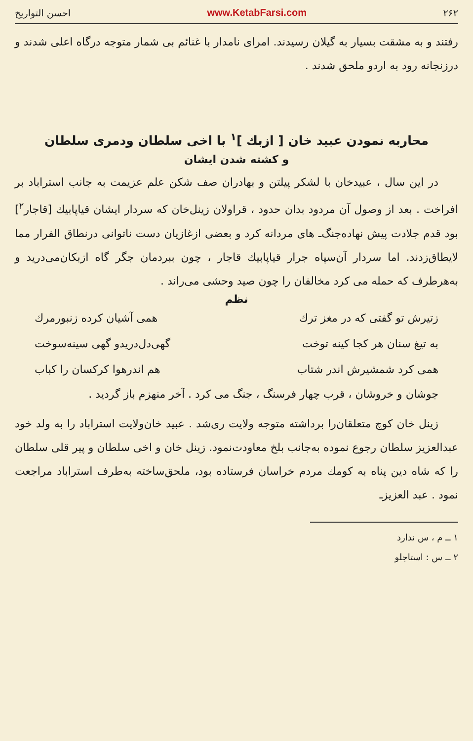۲۶۲ www.KetabFarsi.com احسن التواریخ
رفتند و به مشقت بسیار به گیلان رسیدند. امرای نامدار با غنائم بی شمار متوجه درگاه اعلی شدند و درزنجانه رود به اردو ملحق شدند .
محاربه نمودن عبید خان [ ازبك ]<sup>۱</sup> با اخی سلطان ودمری سلطان
و کشته شدن ایشان
در این سال ، عبیدخان با لشکر پیلتن و بهادران صف شکن علم عزیمت به جانب استراباد بر افراخت . بعد از وصول آن مردود بدان حدود ، قراولان زینل‌خان که سردار ایشان قیاپابیك [قاجار<sup>۲</sup>] بود قدم جلادت پیش نهاده‌جنگ‌ـ های مردانه کرد و بعضی ازغازیان دست ناتوانی درنطاق الفرار مما لایطاق‌زدند. اما سردار آن‌سپاه جرار قیاپابیك قاجار ، چون ببردمان جگر گاه ازبکان‌می‌درید و به‌هرطرف که حمله می کرد مخالفان را چون صید وحشی می‌راند .
نظم
زتیرش تو گفتی که در مغز ترك همی آشیان کرده زنبورمرك
به تیغ سنان هر کجا کینه توخت گهی‌دل‌دریدو گهی سینه‌سوخت
همی کرد شمشیرش اندر شتاب هم اندرهوا کرکسان را کباب
جوشان و خروشان ، قرب چهار فرسنگ ، جنگ می کرد . آخر منهزم باز گردید .
زینل خان کوچ متعلقان‌را برداشته متوجه ولایت ری‌شد . عبید خان‌ولایت استراباد را به ولد خود عبدالعزیز سلطان رجوع نموده به‌جانب بلخ معاودت‌نمود. زینل خان و اخی سلطان و پیر قلی سلطان را که شاه دین پناه به کومك مردم خراسان فرستاده بود، ملحق‌ساخته به‌طرف استراباد مراجعت نمود . عبد العزیز‌ـ
۱ ــ م ، س ندارد
۲ ــ س : استاجلو